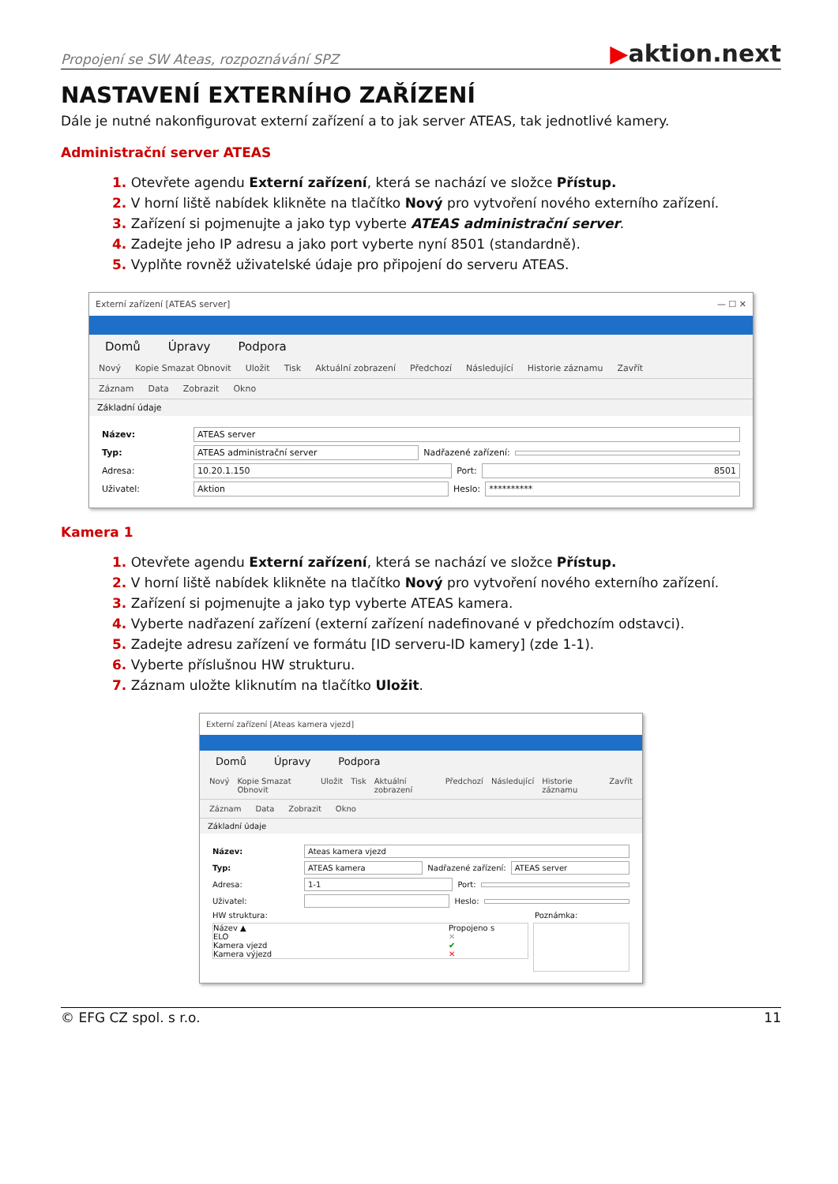Propojení se SW Ateas, rozpoznávání SPZ ▶aktion.next
NASTAVENÍ EXTERNÍHO ZAŘÍZENÍ
Dále je nutné nakonfigurovat externí zařízení a to jak server ATEAS, tak jednotlivé kamery.
Administrační server ATEAS
1. Otevřete agendu Externí zařízení, která se nachází ve složce Přístup.
2. V horní liště nabídek klikněte na tlačítko Nový pro vytvoření nového externího zařízení.
3. Zařízení si pojmenujte a jako typ vyberte ATEAS administrační server.
4. Zadejte jeho IP adresu a jako port vyberte nyní 8501 (standardně).
5. Vyplňte rovněž uživatelské údaje pro připojení do serveru ATEAS.
Externí zařízení [ATEAS server] — ☐ ✕
Domů Úpravy Podpora
Nový Kopie Smazat Obnovit Uložit Tisk Aktuální zobrazení Předchozí Následující Historie záznamu Zavřít
Záznam Data Zobrazit Okno
Základní údaje
Název: ATEAS server
Typ: ATEAS administrační server Nadřazené zařízení:
Adresa: 10.20.1.150 Port: 8501
Uživatel: Aktion Heslo: **********
Kamera 1
1. Otevřete agendu Externí zařízení, která se nachází ve složce Přístup.
2. V horní liště nabídek klikněte na tlačítko Nový pro vytvoření nového externího zařízení.
3. Zařízení si pojmenujte a jako typ vyberte ATEAS kamera.
4. Vyberte nadřazení zařízení (externí zařízení nadefinované v předchozím odstavci).
5. Zadejte adresu zařízení ve formátu [ID serveru-ID kamery] (zde 1-1).
6. Vyberte příslušnou HW strukturu.
7. Záznam uložte kliknutím na tlačítko Uložit.
Externí zařízení [Ateas kamera vjezd]
Domů Úpravy Podpora
Nový Kopie Smazat Obnovit Uložit Tisk Aktuální zobrazení Předchozí Následující Historie záznamu Zavřít
Záznam Data Zobrazit Okno
Základní údaje
Název: Ateas kamera vjezd
Typ: ATEAS kamera Nadřazené zařízení: ATEAS server
Adresa: 1-1 Port:
Uživatel: Heslo:
HW struktura: Poznámka:
Název ▲ Propojeno s
ELO ✕
Kamera vjezd ✔
Kamera výjezd ✕
© EFG CZ spol. s r.o. 11